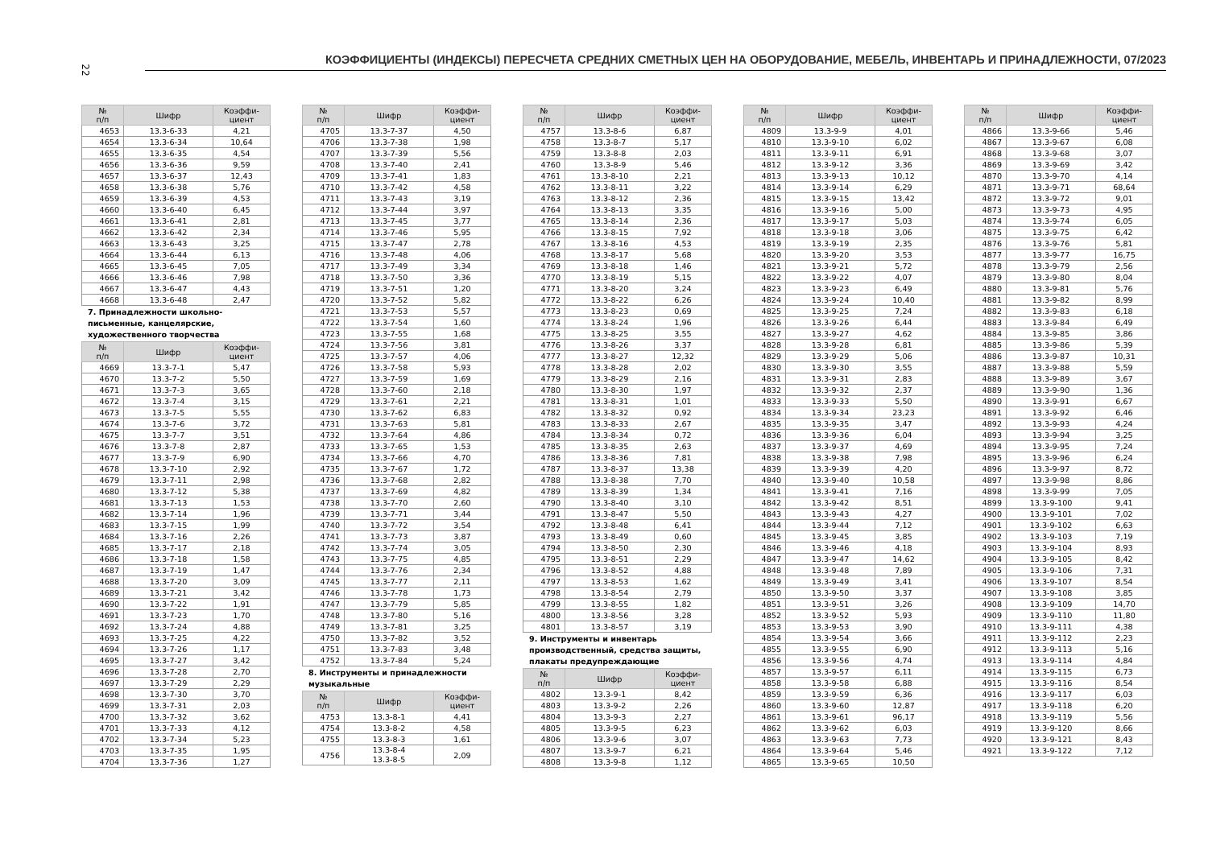22
КОЭФФИЦИЕНТЫ (ИНДЕКСЫ) ПЕРЕСЧЕТА СРЕДНИХ СМЕТНЫХ ЦЕН НА ОБОРУДОВАНИЕ, МЕБЕЛЬ, ИНВЕНТАРЬ И ПРИНАДЛЕЖНОСТИ, 07/2023
| № п/п | Шифр | Коэффи- циент |
| --- | --- | --- |
| 4653 | 13.3-6-33 | 4,21 |
| 4654 | 13.3-6-34 | 10,64 |
| 4655 | 13.3-6-35 | 4,54 |
| 4656 | 13.3-6-36 | 9,59 |
| 4657 | 13.3-6-37 | 12,43 |
| 4658 | 13.3-6-38 | 5,76 |
| 4659 | 13.3-6-39 | 4,53 |
| 4660 | 13.3-6-40 | 6,45 |
| 4661 | 13.3-6-41 | 2,81 |
| 4662 | 13.3-6-42 | 2,34 |
| 4663 | 13.3-6-43 | 3,25 |
| 4664 | 13.3-6-44 | 6,13 |
| 4665 | 13.3-6-45 | 7,05 |
| 4666 | 13.3-6-46 | 7,98 |
| 4667 | 13.3-6-47 | 4,43 |
| 4668 | 13.3-6-48 | 2,47 |
7. Принадлежности школьно-письменные, канцелярские, художественного творчества
| № п/п | Шифр | Коэффи- циент |
| --- | --- | --- |
| 4669 | 13.3-7-1 | 5,47 |
| 4670 | 13.3-7-2 | 5,50 |
| 4671 | 13.3-7-3 | 3,65 |
| 4672 | 13.3-7-4 | 3,15 |
| 4673 | 13.3-7-5 | 5,55 |
| 4674 | 13.3-7-6 | 3,72 |
| 4675 | 13.3-7-7 | 3,51 |
| 4676 | 13.3-7-8 | 2,87 |
| 4677 | 13.3-7-9 | 6,90 |
| 4678 | 13.3-7-10 | 2,92 |
| 4679 | 13.3-7-11 | 2,98 |
| 4680 | 13.3-7-12 | 5,38 |
| 4681 | 13.3-7-13 | 1,53 |
| 4682 | 13.3-7-14 | 1,96 |
| 4683 | 13.3-7-15 | 1,99 |
| 4684 | 13.3-7-16 | 2,26 |
| 4685 | 13.3-7-17 | 2,18 |
| 4686 | 13.3-7-18 | 1,58 |
| 4687 | 13.3-7-19 | 1,47 |
| 4688 | 13.3-7-20 | 3,09 |
| 4689 | 13.3-7-21 | 3,42 |
| 4690 | 13.3-7-22 | 1,91 |
| 4691 | 13.3-7-23 | 1,70 |
| 4692 | 13.3-7-24 | 4,88 |
| 4693 | 13.3-7-25 | 4,22 |
| 4694 | 13.3-7-26 | 1,17 |
| 4695 | 13.3-7-27 | 3,42 |
| 4696 | 13.3-7-28 | 2,70 |
| 4697 | 13.3-7-29 | 2,29 |
| 4698 | 13.3-7-30 | 3,70 |
| 4699 | 13.3-7-31 | 2,03 |
| 4700 | 13.3-7-32 | 3,62 |
| 4701 | 13.3-7-33 | 4,12 |
| 4702 | 13.3-7-34 | 5,23 |
| 4703 | 13.3-7-35 | 1,95 |
| 4704 | 13.3-7-36 | 1,27 |
| № п/п | Шифр | Коэффи- циент |
| --- | --- | --- |
| 4705 | 13.3-7-37 | 4,50 |
| 4706 | 13.3-7-38 | 1,98 |
| 4707 | 13.3-7-39 | 5,56 |
| 4708 | 13.3-7-40 | 2,41 |
| 4709 | 13.3-7-41 | 1,83 |
| 4710 | 13.3-7-42 | 4,58 |
| 4711 | 13.3-7-43 | 3,19 |
| 4712 | 13.3-7-44 | 3,97 |
| 4713 | 13.3-7-45 | 3,77 |
| 4714 | 13.3-7-46 | 5,95 |
| 4715 | 13.3-7-47 | 2,78 |
| 4716 | 13.3-7-48 | 4,06 |
| 4717 | 13.3-7-49 | 3,34 |
| 4718 | 13.3-7-50 | 3,36 |
| 4719 | 13.3-7-51 | 1,20 |
| 4720 | 13.3-7-52 | 5,82 |
| 4721 | 13.3-7-53 | 5,57 |
| 4722 | 13.3-7-54 | 1,60 |
| 4723 | 13.3-7-55 | 1,68 |
| 4724 | 13.3-7-56 | 3,81 |
| 4725 | 13.3-7-57 | 4,06 |
| 4726 | 13.3-7-58 | 5,93 |
| 4727 | 13.3-7-59 | 1,69 |
| 4728 | 13.3-7-60 | 2,18 |
| 4729 | 13.3-7-61 | 2,21 |
| 4730 | 13.3-7-62 | 6,83 |
| 4731 | 13.3-7-63 | 5,81 |
| 4732 | 13.3-7-64 | 4,86 |
| 4733 | 13.3-7-65 | 1,53 |
| 4734 | 13.3-7-66 | 4,70 |
| 4735 | 13.3-7-67 | 1,72 |
| 4736 | 13.3-7-68 | 2,82 |
| 4737 | 13.3-7-69 | 4,82 |
| 4738 | 13.3-7-70 | 2,60 |
| 4739 | 13.3-7-71 | 3,44 |
| 4740 | 13.3-7-72 | 3,54 |
| 4741 | 13.3-7-73 | 3,87 |
| 4742 | 13.3-7-74 | 3,05 |
| 4743 | 13.3-7-75 | 4,85 |
| 4744 | 13.3-7-76 | 2,34 |
| 4745 | 13.3-7-77 | 2,11 |
| 4746 | 13.3-7-78 | 1,73 |
| 4747 | 13.3-7-79 | 5,85 |
| 4748 | 13.3-7-80 | 5,16 |
| 4749 | 13.3-7-81 | 3,25 |
| 4750 | 13.3-7-82 | 3,52 |
| 4751 | 13.3-7-83 | 3,48 |
| 4752 | 13.3-7-84 | 5,24 |
8. Инструменты и принадлежности музыкальные
| № п/п | Шифр | Коэффи- циент |
| --- | --- | --- |
| 4753 | 13.3-8-1 | 4,41 |
| 4754 | 13.3-8-2 | 4,58 |
| 4755 | 13.3-8-3 | 1,61 |
| 4756 | 13.3-8-4 13.3-8-5 | 2,09 |
| № п/п | Шифр | Коэффи- циент |
| --- | --- | --- |
| 4757 | 13.3-8-6 | 6,87 |
| 4758 | 13.3-8-7 | 5,17 |
| 4759 | 13.3-8-8 | 2,03 |
| 4760 | 13.3-8-9 | 5,46 |
| 4761 | 13.3-8-10 | 2,21 |
| 4762 | 13.3-8-11 | 3,22 |
| 4763 | 13.3-8-12 | 2,36 |
| 4764 | 13.3-8-13 | 3,35 |
| 4765 | 13.3-8-14 | 2,36 |
| 4766 | 13.3-8-15 | 7,92 |
| 4767 | 13.3-8-16 | 4,53 |
| 4768 | 13.3-8-17 | 5,68 |
| 4769 | 13.3-8-18 | 1,46 |
| 4770 | 13.3-8-19 | 5,15 |
| 4771 | 13.3-8-20 | 3,24 |
| 4772 | 13.3-8-22 | 6,26 |
| 4773 | 13.3-8-23 | 0,69 |
| 4774 | 13.3-8-24 | 1,96 |
| 4775 | 13.3-8-25 | 3,55 |
| 4776 | 13.3-8-26 | 3,37 |
| 4777 | 13.3-8-27 | 12,32 |
| 4778 | 13.3-8-28 | 2,02 |
| 4779 | 13.3-8-29 | 2,16 |
| 4780 | 13.3-8-30 | 1,97 |
| 4781 | 13.3-8-31 | 1,01 |
| 4782 | 13.3-8-32 | 0,92 |
| 4783 | 13.3-8-33 | 2,67 |
| 4784 | 13.3-8-34 | 0,72 |
| 4785 | 13.3-8-35 | 2,63 |
| 4786 | 13.3-8-36 | 7,81 |
| 4787 | 13.3-8-37 | 13,38 |
| 4788 | 13.3-8-38 | 7,70 |
| 4789 | 13.3-8-39 | 1,34 |
| 4790 | 13.3-8-40 | 3,10 |
| 4791 | 13.3-8-47 | 5,50 |
| 4792 | 13.3-8-48 | 6,41 |
| 4793 | 13.3-8-49 | 0,60 |
| 4794 | 13.3-8-50 | 2,30 |
| 4795 | 13.3-8-51 | 2,29 |
| 4796 | 13.3-8-52 | 4,88 |
| 4797 | 13.3-8-53 | 1,62 |
| 4798 | 13.3-8-54 | 2,79 |
| 4799 | 13.3-8-55 | 1,82 |
| 4800 | 13.3-8-56 | 3,28 |
| 4801 | 13.3-8-57 | 3,19 |
9. Инструменты и инвентарь производственный, средства защиты, плакаты предупреждающие
| № п/п | Шифр | Коэффи- циент |
| --- | --- | --- |
| 4802 | 13.3-9-1 | 8,42 |
| 4803 | 13.3-9-2 | 2,26 |
| 4804 | 13.3-9-3 | 2,27 |
| 4805 | 13.3-9-5 | 6,23 |
| 4806 | 13.3-9-6 | 3,07 |
| 4807 | 13.3-9-7 | 6,21 |
| 4808 | 13.3-9-8 | 1,12 |
| № п/п | Шифр | Коэффи- циент |
| --- | --- | --- |
| 4809 | 13.3-9-9 | 4,01 |
| 4810 | 13.3-9-10 | 6,02 |
| 4811 | 13.3-9-11 | 6,91 |
| 4812 | 13.3-9-12 | 3,36 |
| 4813 | 13.3-9-13 | 10,12 |
| 4814 | 13.3-9-14 | 6,29 |
| 4815 | 13.3-9-15 | 13,42 |
| 4816 | 13.3-9-16 | 5,00 |
| 4817 | 13.3-9-17 | 5,03 |
| 4818 | 13.3-9-18 | 3,06 |
| 4819 | 13.3-9-19 | 2,35 |
| 4820 | 13.3-9-20 | 3,53 |
| 4821 | 13.3-9-21 | 5,72 |
| 4822 | 13.3-9-22 | 4,07 |
| 4823 | 13.3-9-23 | 6,49 |
| 4824 | 13.3-9-24 | 10,40 |
| 4825 | 13.3-9-25 | 7,24 |
| 4826 | 13.3-9-26 | 6,44 |
| 4827 | 13.3-9-27 | 4,62 |
| 4828 | 13.3-9-28 | 6,81 |
| 4829 | 13.3-9-29 | 5,06 |
| 4830 | 13.3-9-30 | 3,55 |
| 4831 | 13.3-9-31 | 2,83 |
| 4832 | 13.3-9-32 | 2,37 |
| 4833 | 13.3-9-33 | 5,50 |
| 4834 | 13.3-9-34 | 23,23 |
| 4835 | 13.3-9-35 | 3,47 |
| 4836 | 13.3-9-36 | 6,04 |
| 4837 | 13.3-9-37 | 4,69 |
| 4838 | 13.3-9-38 | 7,98 |
| 4839 | 13.3-9-39 | 4,20 |
| 4840 | 13.3-9-40 | 10,58 |
| 4841 | 13.3-9-41 | 7,16 |
| 4842 | 13.3-9-42 | 8,51 |
| 4843 | 13.3-9-43 | 4,27 |
| 4844 | 13.3-9-44 | 7,12 |
| 4845 | 13.3-9-45 | 3,85 |
| 4846 | 13.3-9-46 | 4,18 |
| 4847 | 13.3-9-47 | 14,62 |
| 4848 | 13.3-9-48 | 7,89 |
| 4849 | 13.3-9-49 | 3,41 |
| 4850 | 13.3-9-50 | 3,37 |
| 4851 | 13.3-9-51 | 3,26 |
| 4852 | 13.3-9-52 | 5,93 |
| 4853 | 13.3-9-53 | 3,90 |
| 4854 | 13.3-9-54 | 3,66 |
| 4855 | 13.3-9-55 | 6,90 |
| 4856 | 13.3-9-56 | 4,74 |
| 4857 | 13.3-9-57 | 6,11 |
| 4858 | 13.3-9-58 | 6,88 |
| 4859 | 13.3-9-59 | 6,36 |
| 4860 | 13.3-9-60 | 12,87 |
| 4861 | 13.3-9-61 | 96,17 |
| 4862 | 13.3-9-62 | 6,03 |
| 4863 | 13.3-9-63 | 7,73 |
| 4864 | 13.3-9-64 | 5,46 |
| 4865 | 13.3-9-65 | 10,50 |
| № п/п | Шифр | Коэффи- циент |
| --- | --- | --- |
| 4866 | 13.3-9-66 | 5,46 |
| 4867 | 13.3-9-67 | 6,08 |
| 4868 | 13.3-9-68 | 3,07 |
| 4869 | 13.3-9-69 | 3,42 |
| 4870 | 13.3-9-70 | 4,14 |
| 4871 | 13.3-9-71 | 68,64 |
| 4872 | 13.3-9-72 | 9,01 |
| 4873 | 13.3-9-73 | 4,95 |
| 4874 | 13.3-9-74 | 6,05 |
| 4875 | 13.3-9-75 | 6,42 |
| 4876 | 13.3-9-76 | 5,81 |
| 4877 | 13.3-9-77 | 16,75 |
| 4878 | 13.3-9-79 | 2,56 |
| 4879 | 13.3-9-80 | 8,04 |
| 4880 | 13.3-9-81 | 5,76 |
| 4881 | 13.3-9-82 | 8,99 |
| 4882 | 13.3-9-83 | 6,18 |
| 4883 | 13.3-9-84 | 6,49 |
| 4884 | 13.3-9-85 | 3,86 |
| 4885 | 13.3-9-86 | 5,39 |
| 4886 | 13.3-9-87 | 10,31 |
| 4887 | 13.3-9-88 | 5,59 |
| 4888 | 13.3-9-89 | 3,67 |
| 4889 | 13.3-9-90 | 1,36 |
| 4890 | 13.3-9-91 | 6,67 |
| 4891 | 13.3-9-92 | 6,46 |
| 4892 | 13.3-9-93 | 4,24 |
| 4893 | 13.3-9-94 | 3,25 |
| 4894 | 13.3-9-95 | 7,24 |
| 4895 | 13.3-9-96 | 6,24 |
| 4896 | 13.3-9-97 | 8,72 |
| 4897 | 13.3-9-98 | 8,86 |
| 4898 | 13.3-9-99 | 7,05 |
| 4899 | 13.3-9-100 | 9,41 |
| 4900 | 13.3-9-101 | 7,02 |
| 4901 | 13.3-9-102 | 6,63 |
| 4902 | 13.3-9-103 | 7,19 |
| 4903 | 13.3-9-104 | 8,93 |
| 4904 | 13.3-9-105 | 8,42 |
| 4905 | 13.3-9-106 | 7,31 |
| 4906 | 13.3-9-107 | 8,54 |
| 4907 | 13.3-9-108 | 3,85 |
| 4908 | 13.3-9-109 | 14,70 |
| 4909 | 13.3-9-110 | 11,80 |
| 4910 | 13.3-9-111 | 4,38 |
| 4911 | 13.3-9-112 | 2,23 |
| 4912 | 13.3-9-113 | 5,16 |
| 4913 | 13.3-9-114 | 4,84 |
| 4914 | 13.3-9-115 | 6,73 |
| 4915 | 13.3-9-116 | 8,54 |
| 4916 | 13.3-9-117 | 6,03 |
| 4917 | 13.3-9-118 | 6,20 |
| 4918 | 13.3-9-119 | 5,56 |
| 4919 | 13.3-9-120 | 8,66 |
| 4920 | 13.3-9-121 | 8,43 |
| 4921 | 13.3-9-122 | 7,12 |